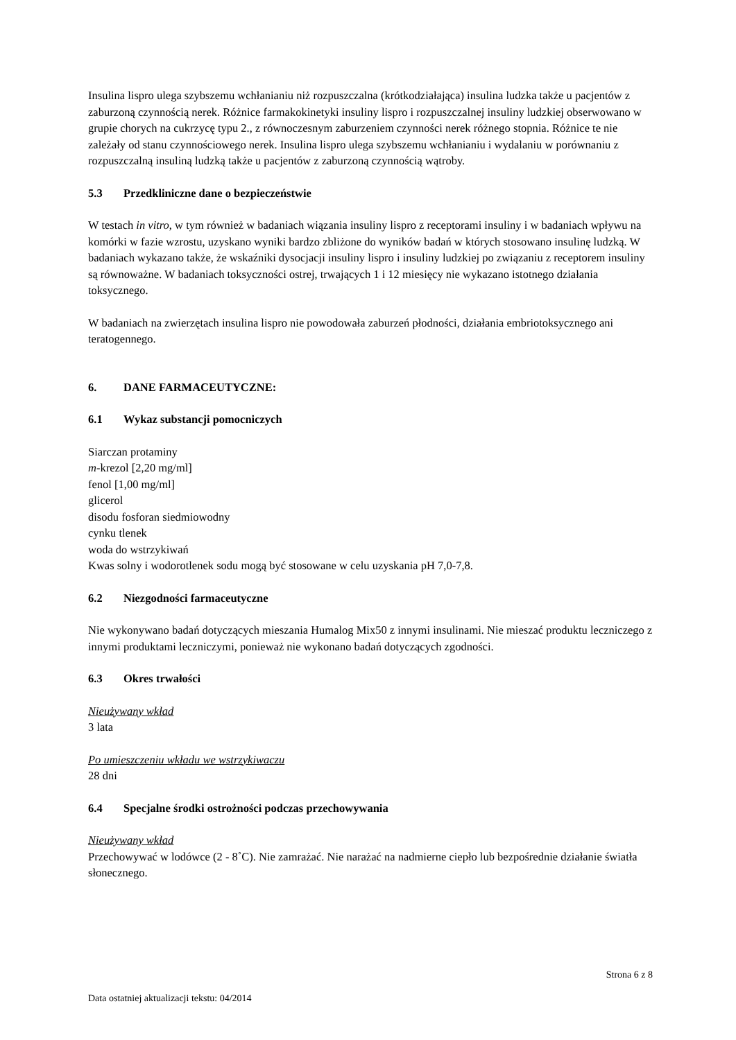Insulina lispro ulega szybszemu wchłanianiu niż rozpuszczalna (krótkodziałająca) insulina ludzka także u pacjentów z zaburzoną czynnością nerek. Różnice farmakokinetyki insuliny lispro i rozpuszczalnej insuliny ludzkiej obserwowano w grupie chorych na cukrzycę typu 2., z równoczesnym zaburzeniem czynności nerek różnego stopnia. Różnice te nie zależały od stanu czynnościowego nerek. Insulina lispro ulega szybszemu wchłanianiu i wydalaniu w porównaniu z rozpuszczalną insuliną ludzką także u pacjentów z zaburzoną czynnością wątroby.
5.3 Przedkliniczne dane o bezpieczeństwie
W testach in vitro, w tym również w badaniach wiązania insuliny lispro z receptorami insuliny i w badaniach wpływu na komórki w fazie wzrostu, uzyskano wyniki bardzo zbliżone do wyników badań w których stosowano insulinę ludzką. W badaniach wykazano także, że wskaźniki dysocjacji insuliny lispro i insuliny ludzkiej po związaniu z receptorem insuliny są równoważne. W badaniach toksyczności ostrej, trwających 1 i 12 miesięcy nie wykazano istotnego działania toksycznego.
W badaniach na zwierzętach insulina lispro nie powodowała zaburzeń płodności, działania embriotoksycznego ani teratogennego.
6. DANE FARMACEUTYCZNE:
6.1 Wykaz substancji pomocniczych
Siarczan protaminy
m-krezol [2,20 mg/ml]
fenol [1,00 mg/ml]
glicerol
disodu fosforan siedmiowodny
cynku tlenek
woda do wstrzykiwań
Kwas solny i wodorotlenek sodu mogą być stosowane w celu uzyskania pH 7,0-7,8.
6.2 Niezgodności farmaceutyczne
Nie wykonywano badań dotyczących mieszania Humalog Mix50 z innymi insulinami. Nie mieszać produktu leczniczego z innymi produktami leczniczymi, ponieważ nie wykonano badań dotyczących zgodności.
6.3 Okres trwałości
Nieużywany wkład
3 lata
Po umieszczeniu wkładu we wstrzykiwaczu
28 dni
6.4 Specjalne środki ostrożności podczas przechowywania
Nieużywany wkład
Przechowywać w lodówce (2 - 8˚C). Nie zamrażać. Nie narażać na nadmierne ciepło lub bezpośrednie działanie światła słonecznego.
Strona 6 z 8
Data ostatniej aktualizacji tekstu: 04/2014